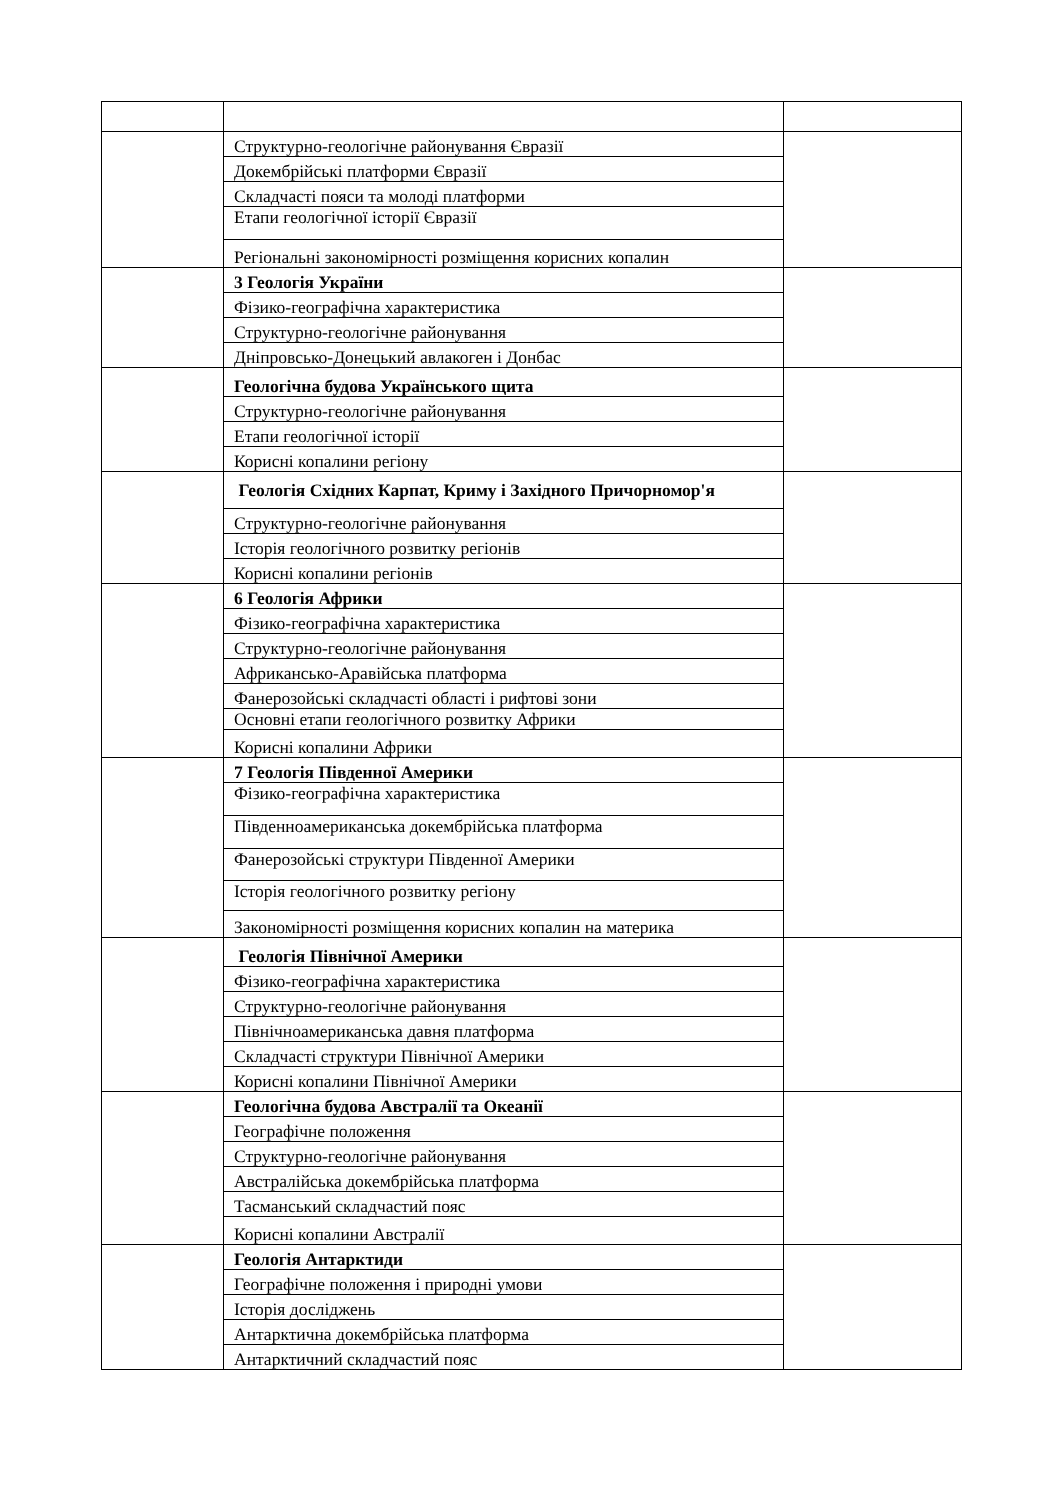| | Структурно-геологічне районування Євразії | |
| | Докембрійські платформи Євразії | |
| | Складчасті пояси та молоді платформи | |
| | Етапи геологічної історії Євразії | |
| | Регіональні закономірності розміщення корисних копалин | |
| | 3 Геологія України | |
| | Фізико-географічна характеристика | |
| | Структурно-геологічне районування | |
| | Дніпровсько-Донецький авлакоген і Донбас | |
| | Геологічна будова Українського щита | |
| | Структурно-геологічне районування | |
| | Етапи геологічної історії | |
| | Корисні копалини регіону | |
| | Геологія Східних Карпат, Криму і Західного Причорномор'я | |
| | Структурно-геологічне районування | |
| | Історія геологічного розвитку регіонів | |
| | Корисні копалини регіонів | |
| | 6 Геологія Африки | |
| | Фізико-географічна характеристика | |
| | Структурно-геологічне районування | |
| | Африкансько-Аравійська платформа | |
| | Фанерозойські складчасті області і рифтові зони | |
| | Основні етапи геологічного розвитку Африки | |
| | Корисні копалини Африки | |
| | 7 Геологія Південної Америки | |
| | Фізико-географічна характеристика | |
| | Південноамериканська докембрійська платформа | |
| | Фанерозойські структури Південної Америки | |
| | Історія геологічного розвитку регіону | |
| | Закономірності розміщення корисних копалин на материка | |
| | Геологія Північної Америки | |
| | Фізико-географічна характеристика | |
| | Структурно-геологічне районування | |
| | Північноамериканська давня платформа | |
| | Складчасті структури Північної Америки | |
| | Корисні копалини Північної Америки | |
| | Геологічна будова Австралії та Океанії | |
| | Географічне положення | |
| | Структурно-геологічне районування | |
| | Австралійська докембрійська платформа | |
| | Тасманський складчастий пояс | |
| | Корисні копалини Австралії | |
| | Геологія Антарктиди | |
| | Географічне положення і природні умови | |
| | Історія досліджень | |
| | Антарктична докембрійська платформа | |
| | Антарктичний складчастий пояс | |